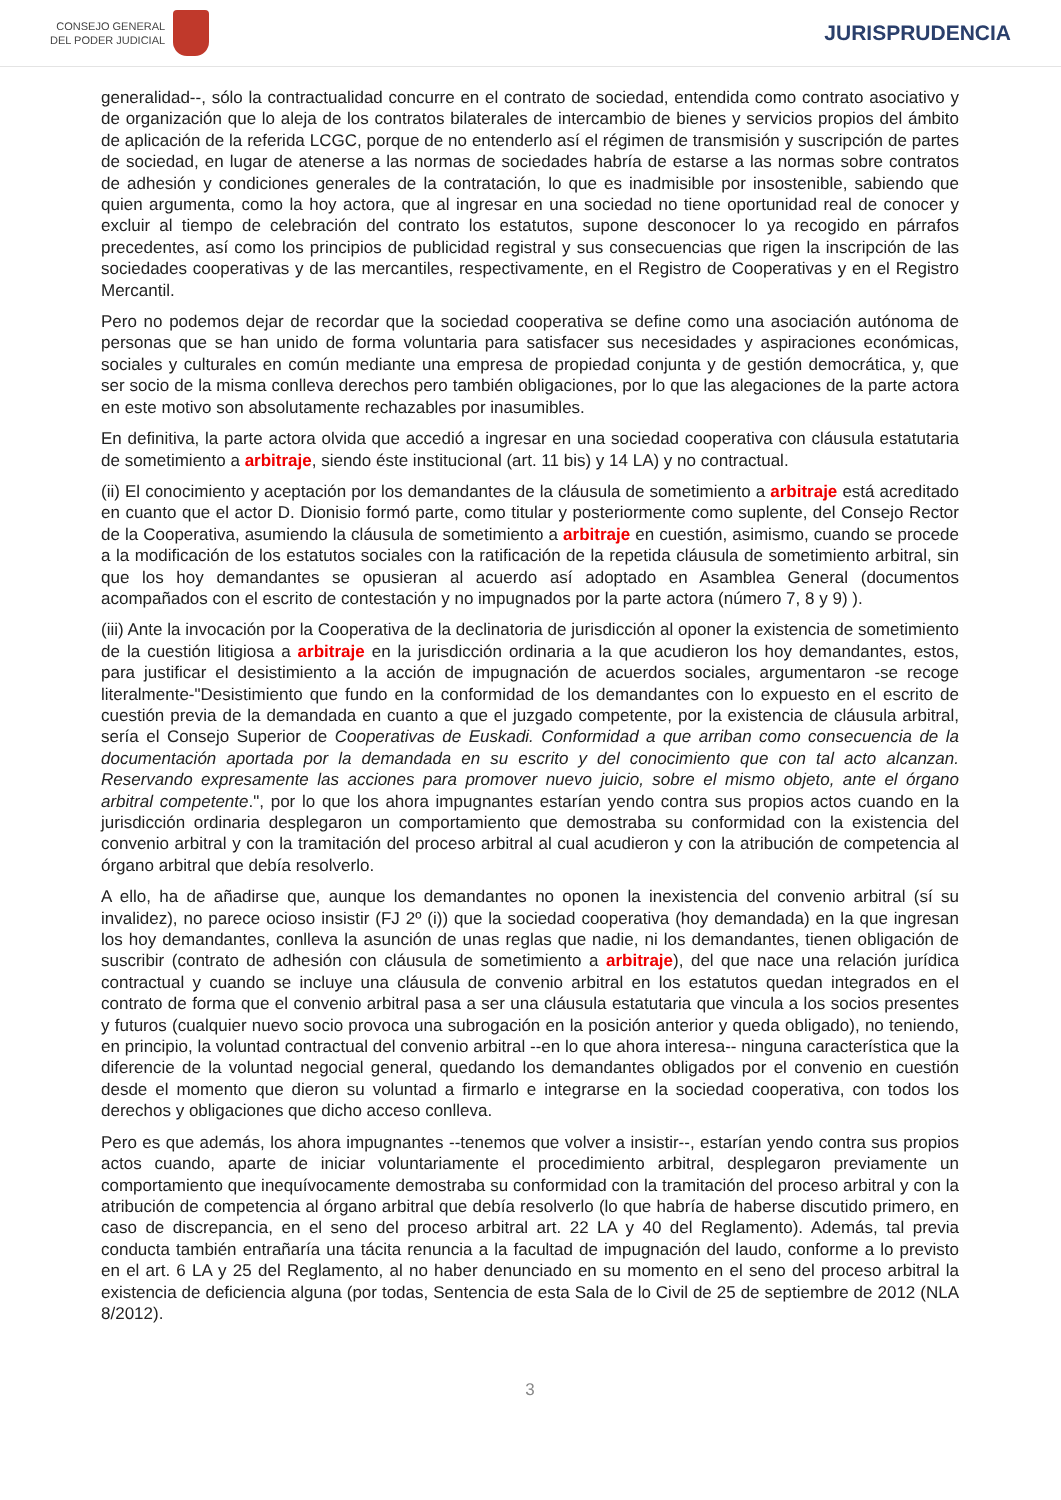CONSEJO GENERAL
DEL PODER JUDICIAL
JURISPRUDENCIA
generalidad--, sólo la contractualidad concurre en el contrato de sociedad, entendida como contrato asociativo y de organización que lo aleja de los contratos bilaterales de intercambio de bienes y servicios propios del ámbito de aplicación de la referida LCGC, porque de no entenderlo así el régimen de transmisión y suscripción de partes de sociedad, en lugar de atenerse a las normas de sociedades habría de estarse a las normas sobre contratos de adhesión y condiciones generales de la contratación, lo que es inadmisible por insostenible, sabiendo que quien argumenta, como la hoy actora, que al ingresar en una sociedad no tiene oportunidad real de conocer y excluir al tiempo de celebración del contrato los estatutos, supone desconocer lo ya recogido en párrafos precedentes, así como los principios de publicidad registral y sus consecuencias que rigen la inscripción de las sociedades cooperativas y de las mercantiles, respectivamente, en el Registro de Cooperativas y en el Registro Mercantil.
Pero no podemos dejar de recordar que la sociedad cooperativa se define como una asociación autónoma de personas que se han unido de forma voluntaria para satisfacer sus necesidades y aspiraciones económicas, sociales y culturales en común mediante una empresa de propiedad conjunta y de gestión democrática, y, que ser socio de la misma conlleva derechos pero también obligaciones, por lo que las alegaciones de la parte actora en este motivo son absolutamente rechazables por inasumibles.
En definitiva, la parte actora olvida que accedió a ingresar en una sociedad cooperativa con cláusula estatutaria de sometimiento a arbitraje, siendo éste institucional (art. 11 bis) y 14 LA) y no contractual.
(ii) El conocimiento y aceptación por los demandantes de la cláusula de sometimiento a arbitraje está acreditado en cuanto que el actor D. Dionisio formó parte, como titular y posteriormente como suplente, del Consejo Rector de la Cooperativa, asumiendo la cláusula de sometimiento a arbitraje en cuestión, asimismo, cuando se procede a la modificación de los estatutos sociales con la ratificación de la repetida cláusula de sometimiento arbitral, sin que los hoy demandantes se opusieran al acuerdo así adoptado en Asamblea General (documentos acompañados con el escrito de contestación y no impugnados por la parte actora (número 7, 8 y 9) ).
(iii) Ante la invocación por la Cooperativa de la declinatoria de jurisdicción al oponer la existencia de sometimiento de la cuestión litigiosa a arbitraje en la jurisdicción ordinaria a la que acudieron los hoy demandantes, estos, para justificar el desistimiento a la acción de impugnación de acuerdos sociales, argumentaron -se recoge literalmente-"Desistimiento que fundo en la conformidad de los demandantes con lo expuesto en el escrito de cuestión previa de la demandada en cuanto a que el juzgado competente, por la existencia de cláusula arbitral, sería el Consejo Superior de Cooperativas de Euskadi. Conformidad a que arriban como consecuencia de la documentación aportada por la demandada en su escrito y del conocimiento que con tal acto alcanzan. Reservando expresamente las acciones para promover nuevo juicio, sobre el mismo objeto, ante el órgano arbitral competente.", por lo que los ahora impugnantes estarían yendo contra sus propios actos cuando en la jurisdicción ordinaria desplegaron un comportamiento que demostraba su conformidad con la existencia del convenio arbitral y con la tramitación del proceso arbitral al cual acudieron y con la atribución de competencia al órgano arbitral que debía resolverlo.
A ello, ha de añadirse que, aunque los demandantes no oponen la inexistencia del convenio arbitral (sí su invalidez), no parece ocioso insistir (FJ 2º (i)) que la sociedad cooperativa (hoy demandada) en la que ingresan los hoy demandantes, conlleva la asunción de unas reglas que nadie, ni los demandantes, tienen obligación de suscribir (contrato de adhesión con cláusula de sometimiento a arbitraje), del que nace una relación jurídica contractual y cuando se incluye una cláusula de convenio arbitral en los estatutos quedan integrados en el contrato de forma que el convenio arbitral pasa a ser una cláusula estatutaria que vincula a los socios presentes y futuros (cualquier nuevo socio provoca una subrogación en la posición anterior y queda obligado), no teniendo, en principio, la voluntad contractual del convenio arbitral --en lo que ahora interesa-- ninguna característica que la diferencie de la voluntad negocial general, quedando los demandantes obligados por el convenio en cuestión desde el momento que dieron su voluntad a firmarlo e integrarse en la sociedad cooperativa, con todos los derechos y obligaciones que dicho acceso conlleva.
Pero es que además, los ahora impugnantes --tenemos que volver a insistir--, estarían yendo contra sus propios actos cuando, aparte de iniciar voluntariamente el procedimiento arbitral, desplegaron previamente un comportamiento que inequívocamente demostraba su conformidad con la tramitación del proceso arbitral y con la atribución de competencia al órgano arbitral que debía resolverlo (lo que habría de haberse discutido primero, en caso de discrepancia, en el seno del proceso arbitral art. 22 LA y 40 del Reglamento). Además, tal previa conducta también entrañaría una tácita renuncia a la facultad de impugnación del laudo, conforme a lo previsto en el art. 6 LA y 25 del Reglamento, al no haber denunciado en su momento en el seno del proceso arbitral la existencia de deficiencia alguna (por todas, Sentencia de esta Sala de lo Civil de 25 de septiembre de 2012 (NLA 8/2012).
3